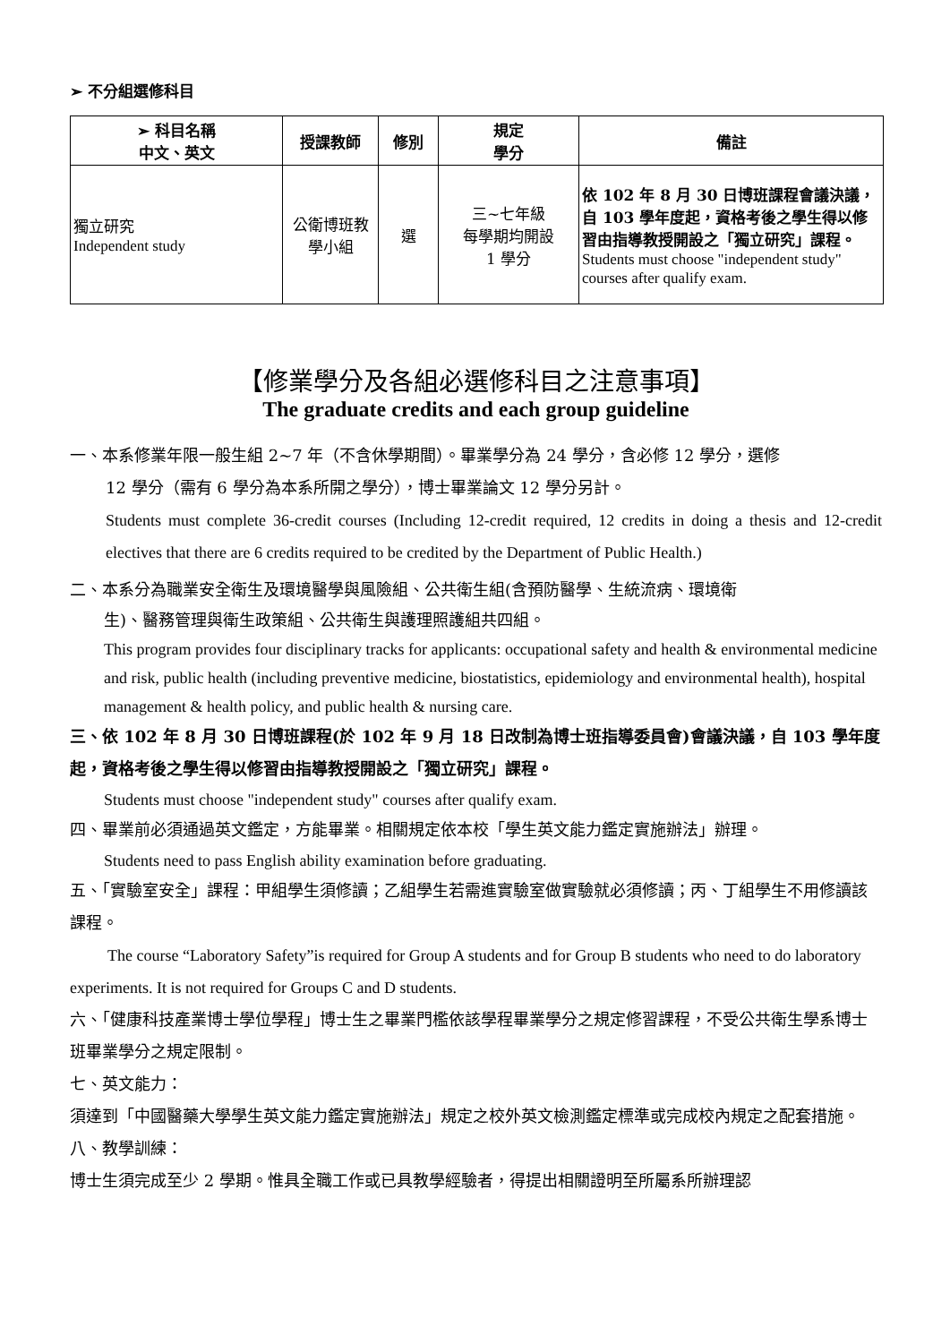➢ 不分組選修科目
| ➢ 科目名稱 中文、英文 | 授課教師 | 修別 | 規定 學分 | 備註 |
| --- | --- | --- | --- | --- |
| 獨立研究 Independent study | 公衛博班教 學小組 | 選 | 三~七年級 每學期均開設 1 學分 | 依 102 年 8 月 30 日博班課程會議決議，自 103 學年度起，資格考後之學生得以修習由指導教授開設之「獨立研究」課程。 Students must choose "independent study" courses after qualify exam. |
【修業學分及各組必選修科目之注意事項】
The graduate credits and each group guideline
一、本系修業年限一般生組 2~7 年（不含休學期間）。畢業學分為 24 學分，含必修 12 學分，選修
12 學分（需有 6 學分為本系所開之學分），博士畢業論文 12 學分另計。
Students must complete 36-credit courses (Including 12-credit required, 12 credits in doing a thesis and 12-credit electives that there are 6 credits required to be credited by the Department of Public Health.)
二、本系分為職業安全衛生及環境醫學與風險組、公共衛生組(含預防醫學、生統流病、環境衛
生)、醫務管理與衛生政策組、公共衛生與護理照護組共四組。
This program provides four disciplinary tracks for applicants: occupational safety and health & environmental medicine and risk, public health (including preventive medicine, biostatistics, epidemiology and environmental health), hospital management & health policy, and public health & nursing care.
三、依 102 年 8 月 30 日博班課程(於 102 年 9 月 18 日改制為博士班指導委員會)會議決議，自 103 學年度起，資格考後之學生得以修習由指導教授開設之「獨立研究」課程。
Students must choose "independent study" courses after qualify exam.
四、畢業前必須通過英文鑑定，方能畢業。相關規定依本校「學生英文能力鑑定實施辦法」辦理。
Students need to pass English ability examination before graduating.
五、「實驗室安全」課程：甲組學生須修讀；乙組學生若需進實驗室做實驗就必須修讀；丙、丁組學生不用修讀該課程。
The course “Laboratory Safety”is required for Group A students and for Group B students who need to do laboratory experiments. It is not required for Groups C and D students.
六、「健康科技產業博士學位學程」博士生之畢業門檻依該學程畢業學分之規定修習課程，不受公共衛生學系博士班畢業學分之規定限制。
七、英文能力：
須達到「中國醫藥大學學生英文能力鑑定實施辦法」規定之校外英文檢測鑑定標準或完成校內規定之配套措施。
八、教學訓練：
博士生須完成至少 2 學期。惟具全職工作或已具教學經驗者，得提出相關證明至所屬系所辦理認